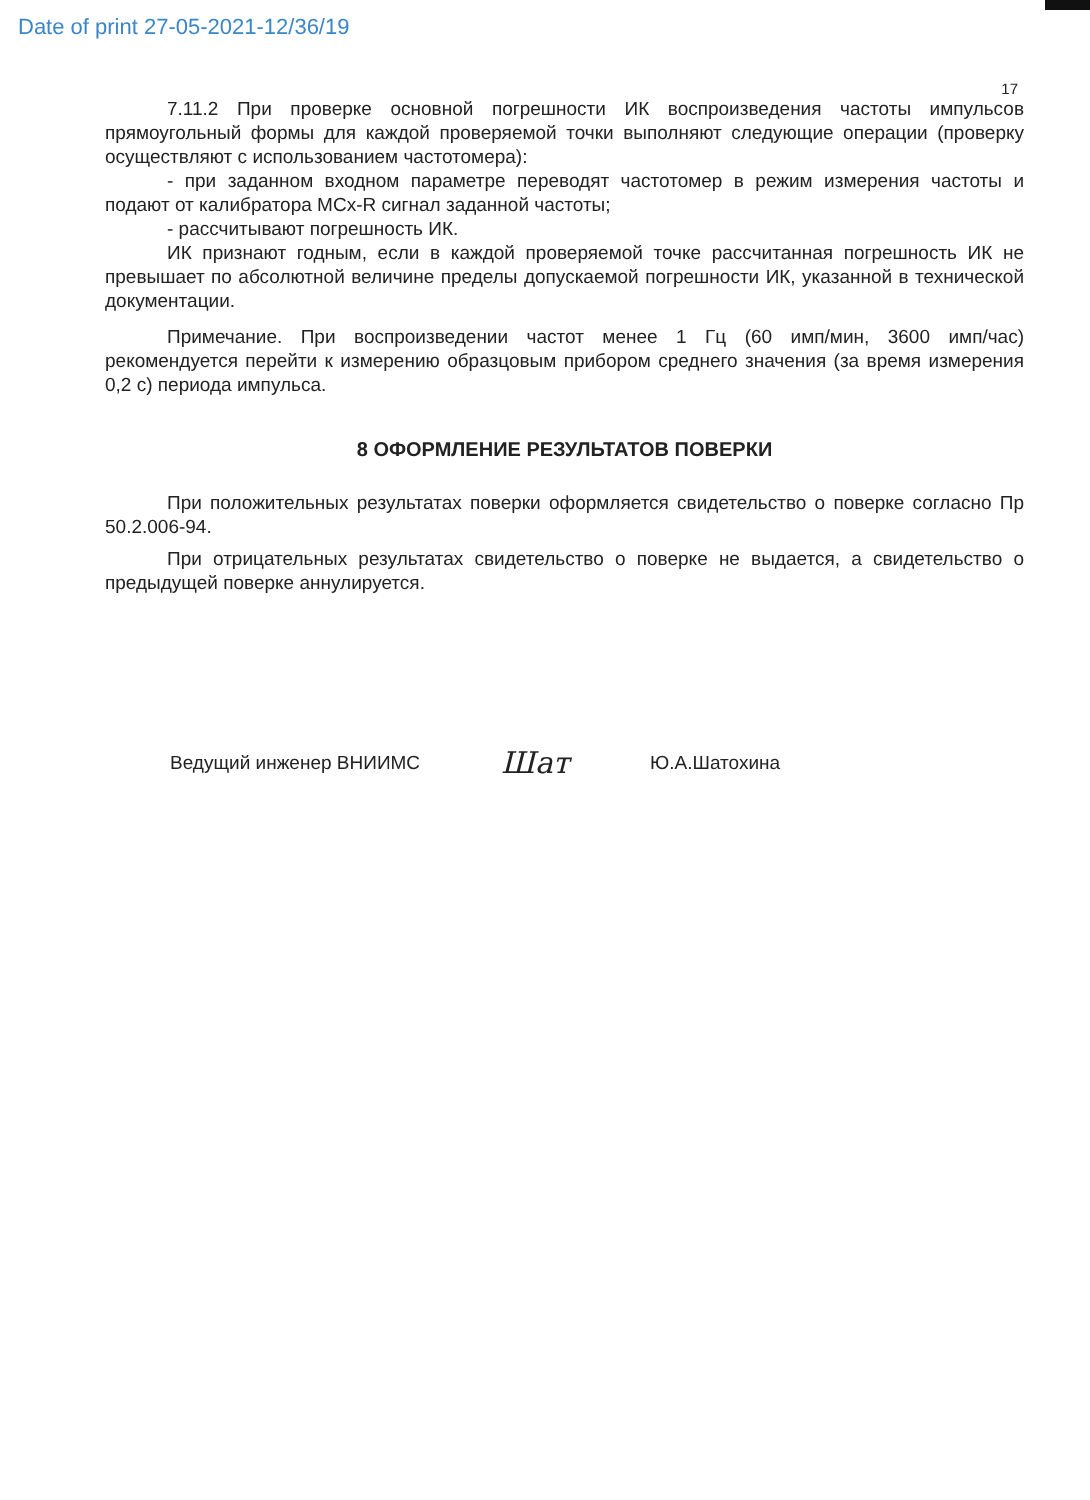Date of print 27-05-2021-12/36/19
17
7.11.2 При проверке основной погрешности ИК воспроизведения частоты импульсов прямоугольный формы для каждой проверяемой точки выполняют следующие операции (проверку осуществляют с использованием частотомера):
- при заданном входном параметре переводят частотомер в режим измерения частоты и подают от калибратора MCx-R сигнал заданной частоты;
- рассчитывают погрешность ИК.
ИК признают годным, если в каждой проверяемой точке рассчитанная погрешность ИК не превышает по абсолютной величине пределы допускаемой погрешности ИК, указанной в технической документации.
Примечание. При воспроизведении частот менее 1 Гц (60 имп/мин, 3600 имп/час) рекомендуется перейти к измерению образцовым прибором среднего значения (за время измерения 0,2 с) периода импульса.
8 ОФОРМЛЕНИЕ РЕЗУЛЬТАТОВ ПОВЕРКИ
При положительных результатах поверки оформляется свидетельство о поверке согласно Пр 50.2.006-94.
При отрицательных результатах свидетельство о поверке не выдается, а свидетельство о предыдущей поверке аннулируется.
Ведущий инженер ВНИИМС Шат Ю.А.Шатохина